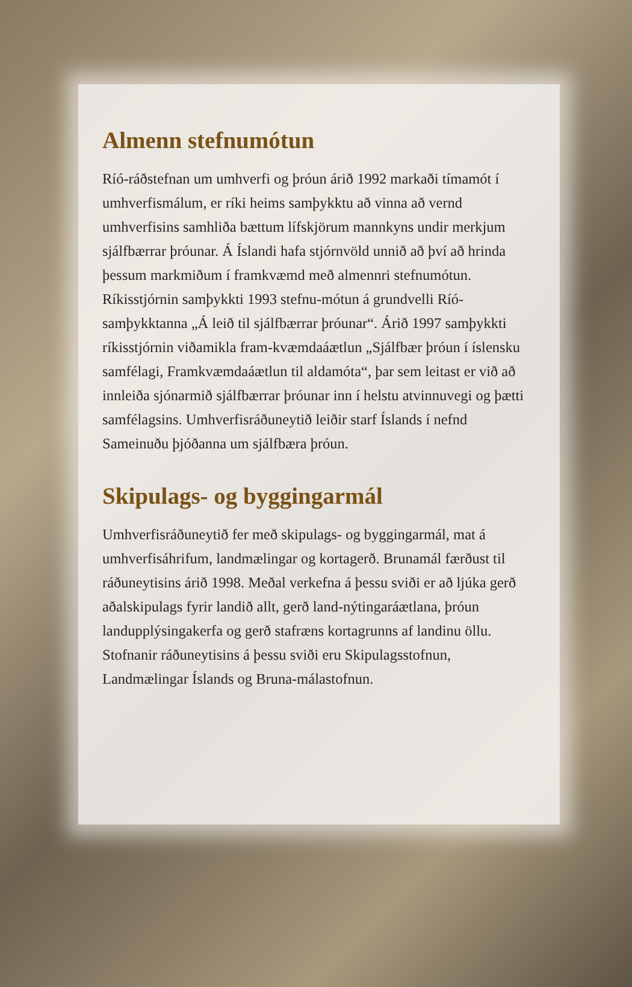Almenn stefnumótun
Ríó-ráðstefnan um umhverfi og þróun árið 1992 markaði tímamót í umhverfismálum, er ríki heims samþykktu að vinna að vernd umhverfisins samhliða bættum lífskjörum mannkyns undir merkjum sjálfbærrar þróunar. Á Íslandi hafa stjórnvöld unnið að því að hrinda þessum markmiðum í framkvæmd með almennri stefnumótun. Ríkisstjórnin samþykkti 1993 stefnu-mótun á grundvelli Ríó-samþykktanna „Á leið til sjálfbærrar þróunar“. Árið 1997 samþykkti ríkisstjórnin viðamikla fram-kvæmdaáætlun „Sjálfbær þróun í íslensku samfélagi, Framkvæmdaáætlun til aldamóta“, þar sem leitast er við að innleiða sjónarmið sjálfbærrar þróunar inn í helstu atvinnuvegi og þætti samfélagsins. Umhverfisráðuneytið leiðir starf Íslands í nefnd Sameinuðu þjóðanna um sjálfbæra þróun.
Skipulags- og byggingarmál
Umhverfisráðuneytið fer með skipulags- og byggingarmál, mat á umhverfisáhrifum, landmælingar og kortagerð. Brunamál færðust til ráðuneytisins árið 1998. Meðal verkefna á þessu sviði er að ljúka gerð aðalskipulags fyrir landið allt, gerð land-nýtingaráætlana, þróun landupplýsingakerfa og gerð stafræns kortagrunns af landinu öllu. Stofnanir ráðuneytisins á þessu sviði eru Skipulagsstofnun, Landmælingar Íslands og Bruna-málastofnun.